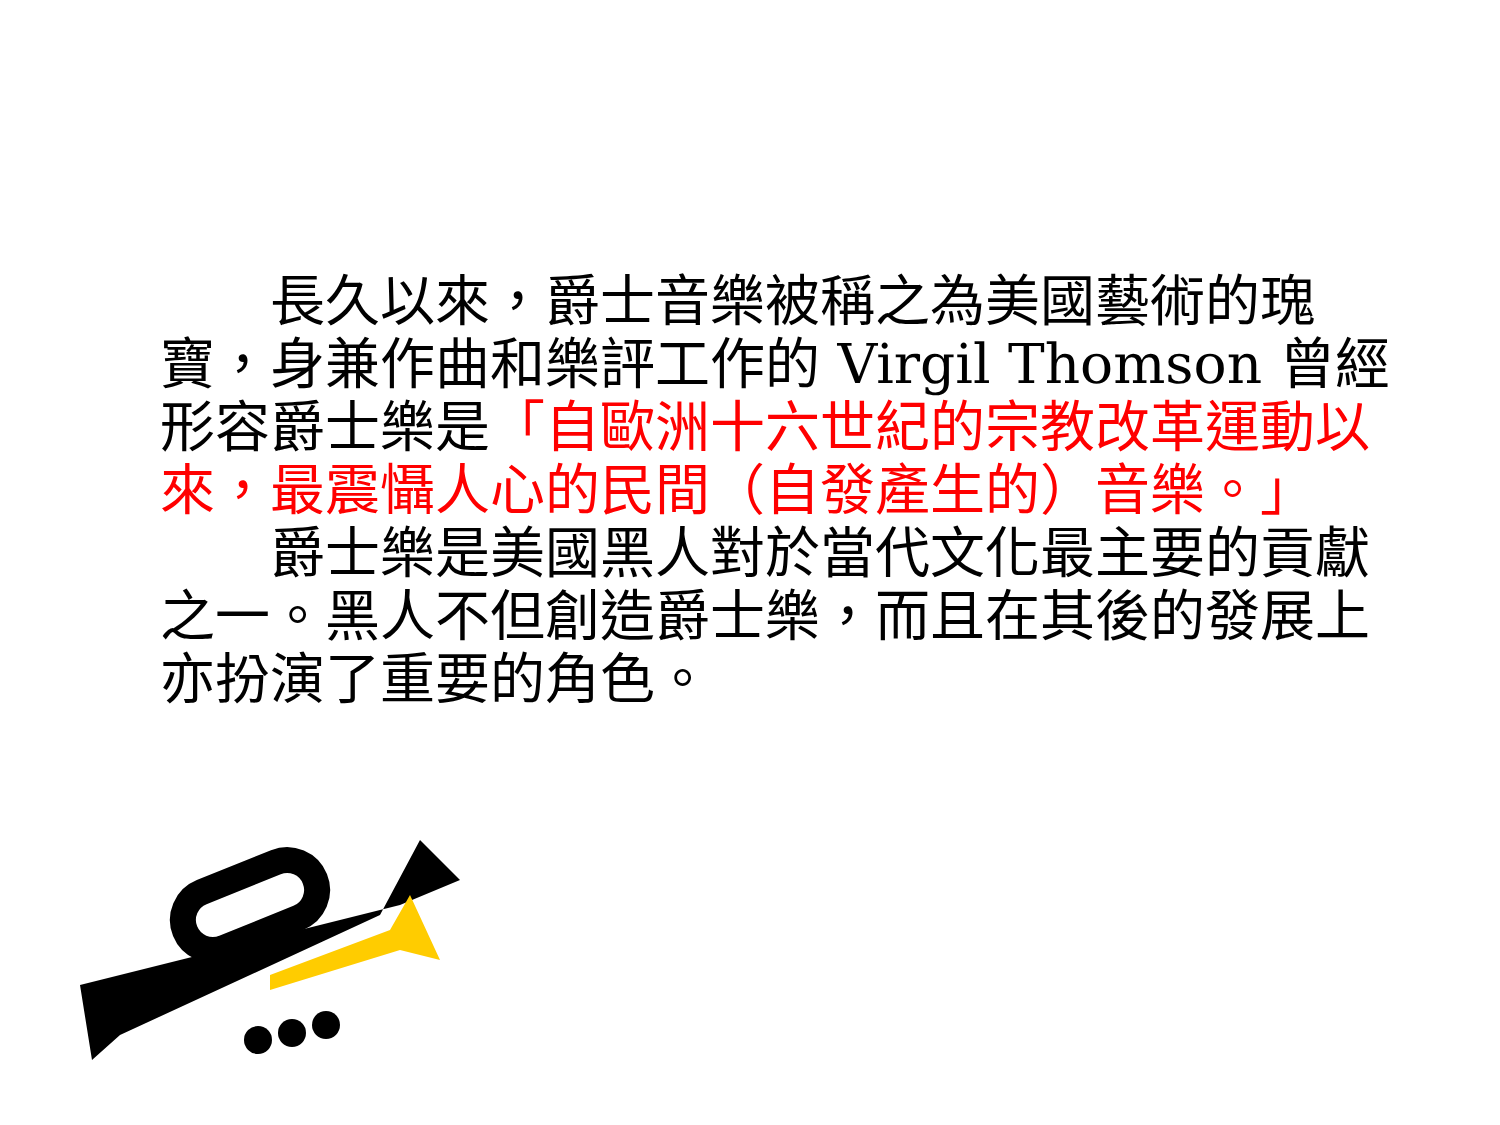長久以來，爵士音樂被稱之為美國藝術的瑰寶，身兼作曲和樂評工作的 Virgil Thomson 曾經形容爵士樂是「自歐洲十六世紀的宗教改革運動以來，最震懾人心的民間（自發產生的）音樂。」
　　爵士樂是美國黑人對於當代文化最主要的貢獻之一。黑人不但創造爵士樂，而且在其後的發展上亦扮演了重要的角色。